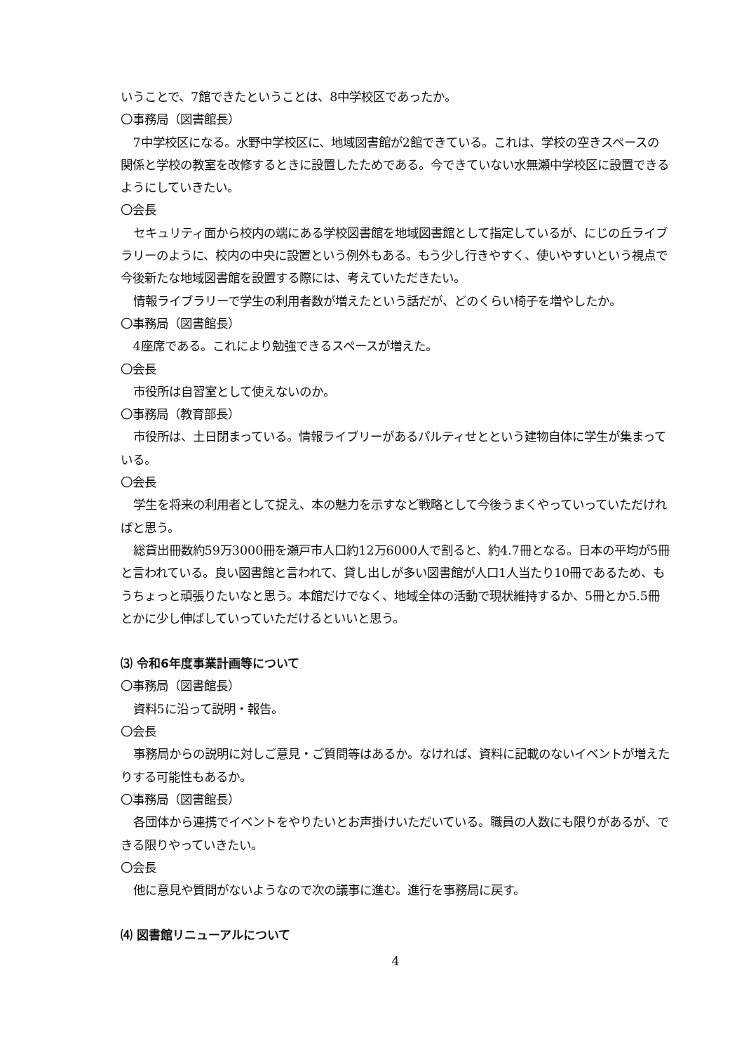いうことで、7館できたということは、8中学校区であったか。
〇事務局（図書館長）
7中学校区になる。水野中学校区に、地域図書館が2館できている。これは、学校の空きスペースの関係と学校の教室を改修するときに設置したためである。今できていない水無瀬中学校区に設置できるようにしていきたい。
〇会長
セキュリティ面から校内の端にある学校図書館を地域図書館として指定しているが、にじの丘ライブラリーのように、校内の中央に設置という例外もある。もう少し行きやすく、使いやすいという視点で今後新たな地域図書館を設置する際には、考えていただきたい。
情報ライブラリーで学生の利用者数が増えたという話だが、どのくらい椅子を増やしたか。
〇事務局（図書館長）
4座席である。これにより勉強できるスペースが増えた。
〇会長
市役所は自習室として使えないのか。
〇事務局（教育部長）
市役所は、土日閉まっている。情報ライブリーがあるパルティせとという建物自体に学生が集まっている。
〇会長
学生を将来の利用者として捉え、本の魅力を示すなど戦略として今後うまくやっていっていただければと思う。
総貸出冊数約59万3000冊を瀬戸市人口約12万6000人で割ると、約4.7冊となる。日本の平均が5冊と言われている。良い図書館と言われて、貸し出しが多い図書館が人口1人当たり10冊であるため、もうちょっと頑張りたいなと思う。本館だけでなく、地域全体の活動で現状維持するか、5冊とか5.5冊とかに少し伸ばしていっていただけるといいと思う。
⑶ 令和6年度事業計画等について
〇事務局（図書館長）
資料5に沿って説明・報告。
〇会長
事務局からの説明に対しご意見・ご質問等はあるか。なければ、資料に記載のないイベントが増えたりする可能性もあるか。
〇事務局（図書館長）
各団体から連携でイベントをやりたいとお声掛けいただいている。職員の人数にも限りがあるが、できる限りやっていきたい。
〇会長
他に意見や質問がないようなので次の議事に進む。進行を事務局に戻す。
⑷ 図書館リニューアルについて
4